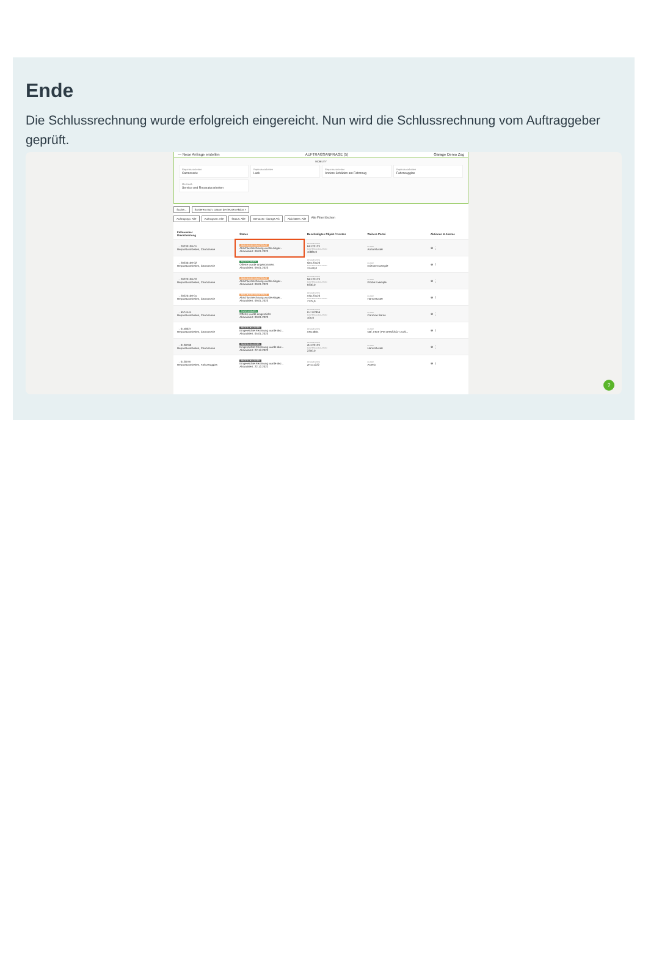Ende
Die Schlussrechnung wurde erfolgreich eingereicht. Nun wird die Schlussrechnung vom Auftraggeber geprüft.
— Neue Anfrage erstellen AUFTRAGSANFRAGE (5) Garage Demo Zug
MOBILITY
Reparaturarbeiten
Carrosserie
Reparaturarbeiten
Lack
Reparaturarbeiten
Andere Schäden am Fahrzeug
Reparaturarbeiten
Fahrzeugglas
Mechanik
Service und Reparaturarbeiten
Suche... Sortieren nach: Datum der letzten Aktion ×
Auftragstyp: Alle Auftragsart: Alle Status: Alle Benutzer: Garage AG Aktivitäten: Alle Alle Filter löschen
| Fallnummer Dienstleistung | Status | Beschädigtes Objekt / Kosten | Weitere Partei | Aktionen & Alarme |
| --- | --- | --- | --- | --- |
| → 20230109-01 Reparaturarbeiten, Carrosserie | ABSCHLUSS BEANTRAGT Abschlussrechnung wurde einger... Aktualisiert: 09.01.2023 | KENNZEICHEN BE123123 KOSTENKALKULATION 10885,0 | KUNDE Anna Muster | ⊕ ⋮ |
| → 20230109-02 Reparaturarbeiten, Carrosserie | ANGENOMMEN Offerte wurde angenommen. Aktualisiert: 09.01.2023 | KENNZEICHEN GE123123 KOSTENKALKULATION 12440,0 | KUNDE Etienne Exemple | ⊕ ⋮ |
| → 20220109-02 Reparaturarbeiten, Carrosserie | ABSCHLUSS BEANTRAGT Abschlussrechnung wurde einger... Aktualisiert: 09.01.2023 | KENNZEICHEN NE123123 KOSTENKALKULATION 9330,0 | KUNDE Élodie Exemple | ⊕ ⋮ |
| → 20220109-01 Reparaturarbeiten, Carrosserie | ABSCHLUSS BEANTRAGT Abschlussrechnung wurde einger... Aktualisiert: 09.01.2023 | KENNZEICHEN AG123123 KOSTENKALKULATION 7775,0 | KUNDE Hans Muster | ⊕ ⋮ |
| → 6574444 Reparaturarbeiten, Carrosserie | ANGENOMMEN Offerte wurde eingereicht. Aktualisiert: 09.01.2023 | KENNZEICHEN LU 112956 KOSTENKALKULATION 105,0 | KUNDE Carmine Sarno | ⊕ ⋮ |
| → 0148027 Reparaturarbeiten, Carrosserie | ABGESCHLOSSEN Eingereichte Rechnung wurde akz... Aktualisiert: 05.01.2023 | KENNZEICHEN AR14804 | KUNDE Näf, Irene (PM URNÄSCH ZUS... | ⊕ ⋮ |
| → 0128790 Reparaturarbeiten, Carrosserie | ABGESCHLOSSEN Eingereichte Rechnung wurde akz... Aktualisiert: 22.12.2022 | KENNZEICHEN ZH123123 KOSTENKALKULATION 2200,0 | KUNDE Hans Muster | ⊕ ⋮ |
| → 0128797 Reparaturarbeiten, Fahrzeugglas | ABGESCHLOSSEN Eingereichte Rechnung wurde akz... Aktualisiert: 22.12.2022 | KENNZEICHEN ZH111222 | KUNDE Asterix | ⊕ ⋮ |
?